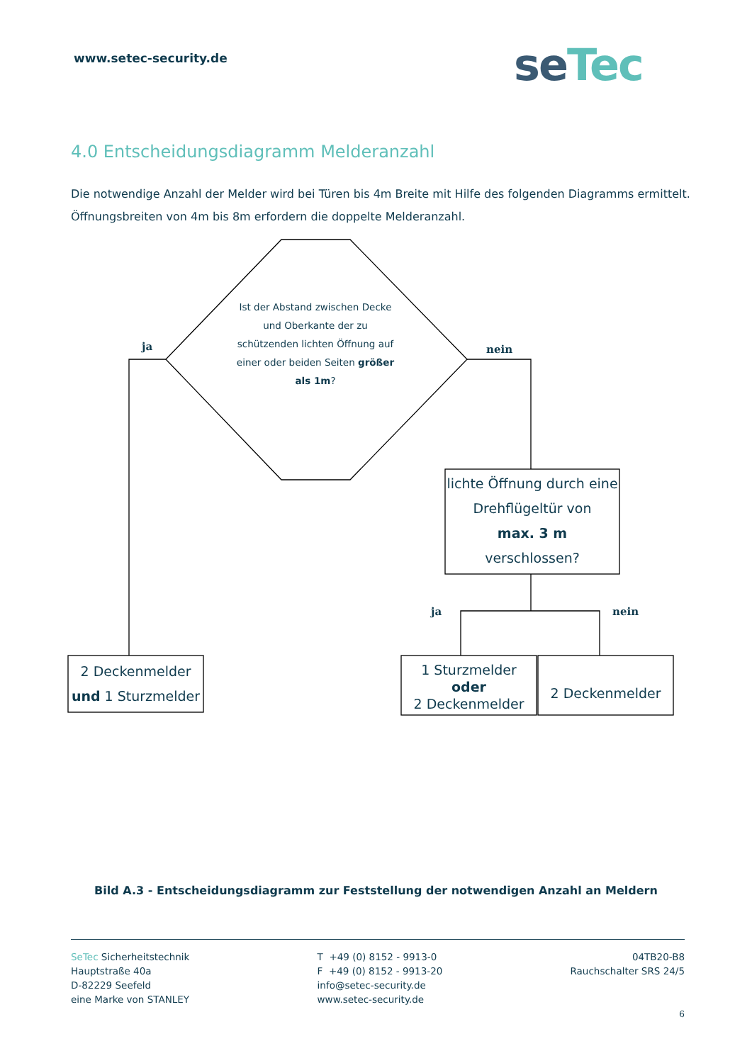www.setec-security.de seTec
4.0 Entscheidungsdiagramm Melderanzahl
Die notwendige Anzahl der Melder wird bei Türen bis 4m Breite mit Hilfe des folgenden Diagramms ermittelt. Öffnungsbreiten von 4m bis 8m erfordern die doppelte Melderanzahl.
ja nein
ja nein
Ist der Abstand zwischen Decke und Oberkante der zu schützenden lichten Öffnung auf einer oder beiden Seiten größer als 1m?
lichte Öffnung durch eine Drehflügeltür von
max. 3 m
verschlossen?
2 Deckenmelder
und 1 Sturzmelder
1 Sturzmelder
oder
2 Deckenmelder
2 Deckenmelder
Bild A.3 - Entscheidungsdiagramm zur Feststellung der notwendigen Anzahl an Meldern
SeTec Sicherheitstechnik
Hauptstraße 40a
D-82229 Seefeld
eine Marke von STANLEY
T +49 (0) 8152 - 9913-0
F +49 (0) 8152 - 9913-20
info@setec-security.de
www.setec-security.de
04TB20-B8
Rauchschalter SRS 24/5
6